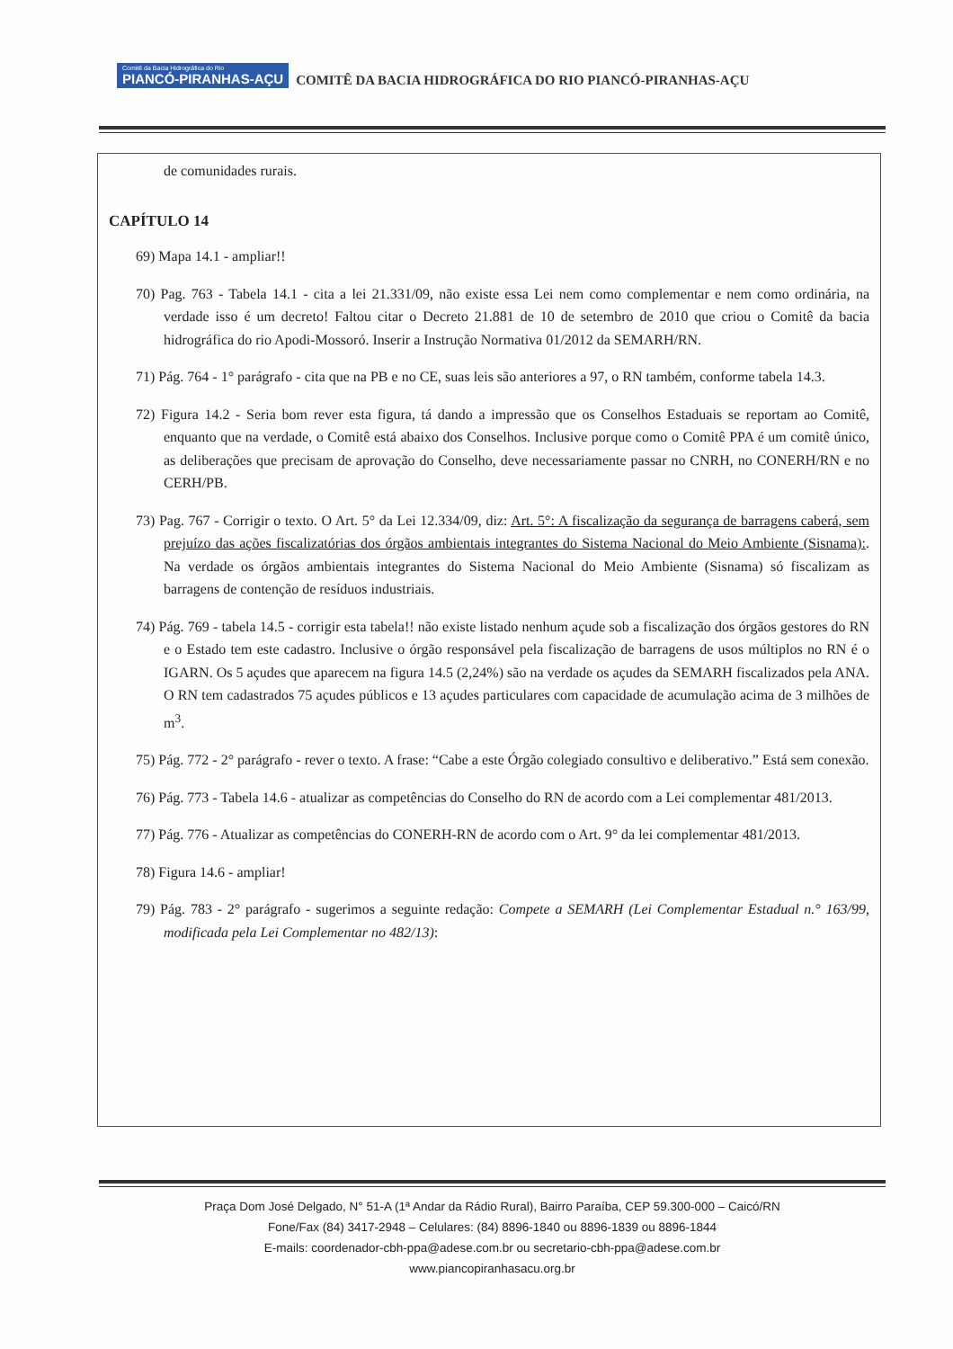Comitê da Bacia Hidrográfica do Rio PIANCÓ-PIRANHAS-AÇU COMITÊ DA BACIA HIDROGRÁFICA DO RIO PIANCÓ-PIRANHAS-AÇU
de comunidades rurais.
CAPÍTULO 14
69) Mapa 14.1 - ampliar!!
70) Pag. 763 - Tabela 14.1 - cita a lei 21.331/09, não existe essa Lei nem como complementar e nem como ordinária, na verdade isso é um decreto! Faltou citar o Decreto 21.881 de 10 de setembro de 2010 que criou o Comitê da bacia hidrográfica do rio Apodi-Mossoró. Inserir a Instrução Normativa 01/2012 da SEMARH/RN.
71) Pág. 764 - 1° parágrafo - cita que na PB e no CE, suas leis são anteriores a 97, o RN também, conforme tabela 14.3.
72) Figura 14.2 - Seria bom rever esta figura, tá dando a impressão que os Conselhos Estaduais se reportam ao Comitê, enquanto que na verdade, o Comitê está abaixo dos Conselhos. Inclusive porque como o Comitê PPA é um comitê único, as deliberações que precisam de aprovação do Conselho, deve necessariamente passar no CNRH, no CONERH/RN e no CERH/PB.
73) Pag. 767 - Corrigir o texto. O Art. 5° da Lei 12.334/09, diz: Art. 5°: A fiscalização da segurança de barragens caberá, sem prejuízo das ações fiscalizatórias dos órgãos ambientais integrantes do Sistema Nacional do Meio Ambiente (Sisnama):. Na verdade os órgãos ambientais integrantes do Sistema Nacional do Meio Ambiente (Sisnama) só fiscalizam as barragens de contenção de resíduos industriais.
74) Pág. 769 - tabela 14.5 - corrigir esta tabela!! não existe listado nenhum açude sob a fiscalização dos órgãos gestores do RN e o Estado tem este cadastro. Inclusive o órgão responsável pela fiscalização de barragens de usos múltiplos no RN é o IGARN. Os 5 açudes que aparecem na figura 14.5 (2,24%) são na verdade os açudes da SEMARH fiscalizados pela ANA. O RN tem cadastrados 75 açudes públicos e 13 açudes particulares com capacidade de acumulação acima de 3 milhões de m<sup>3</sup>.
75) Pág. 772 - 2° parágrafo - rever o texto. A frase: “Cabe a este Órgão colegiado consultivo e deliberativo.” Está sem conexão.
76) Pág. 773 - Tabela 14.6 - atualizar as competências do Conselho do RN de acordo com a Lei complementar 481/2013.
77) Pág. 776 - Atualizar as competências do CONERH-RN de acordo com o Art. 9° da lei complementar 481/2013.
78) Figura 14.6 - ampliar!
79) Pág. 783 - 2° parágrafo - sugerimos a seguinte redação: Compete a SEMARH (Lei Complementar Estadual n.° 163/99, modificada pela Lei Complementar no 482/13):
Praça Dom José Delgado, N° 51-A (1ª Andar da Rádio Rural), Bairro Paraíba, CEP 59.300-000 – Caicó/RN
Fone/Fax (84) 3417-2948 – Celulares: (84) 8896-1840 ou 8896-1839 ou 8896-1844
E-mails: coordenador-cbh-ppa@adese.com.br ou secretario-cbh-ppa@adese.com.br
www.piancopiranhasacu.org.br